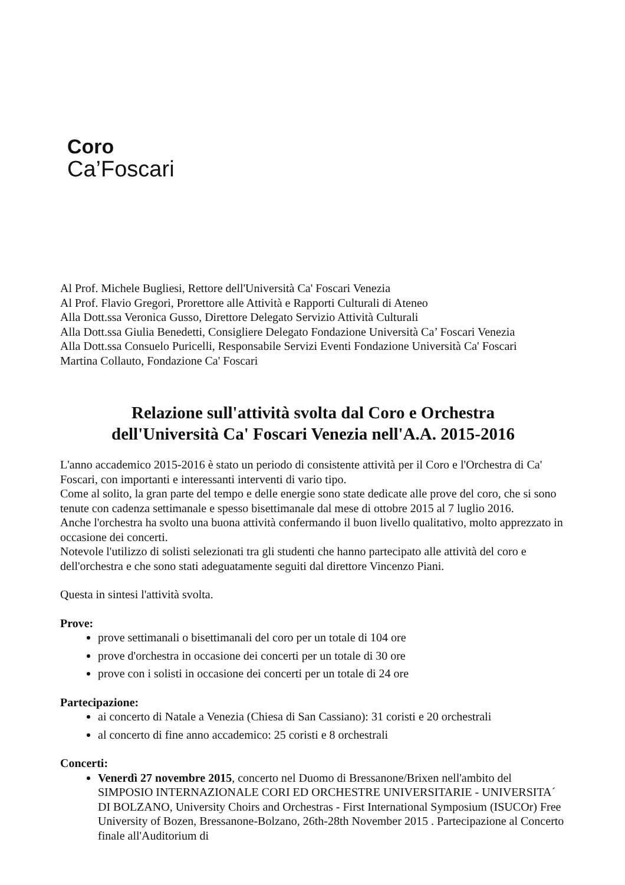Coro
Ca’Foscari
Al Prof. Michele Bugliesi, Rettore dell'Università Ca' Foscari Venezia
Al Prof. Flavio Gregori, Prorettore alle Attività e Rapporti Culturali di Ateneo
Alla Dott.ssa Veronica Gusso, Direttore Delegato Servizio Attività Culturali
Alla Dott.ssa Giulia Benedetti, Consigliere Delegato Fondazione Università Ca’ Foscari Venezia
Alla Dott.ssa Consuelo Puricelli, Responsabile Servizi Eventi Fondazione Università Ca' Foscari
Martina Collauto, Fondazione Ca' Foscari
Relazione sull'attività svolta dal Coro e Orchestra
dell'Università Ca' Foscari Venezia nell'A.A. 2015-2016
L'anno accademico 2015-2016 è stato un periodo di consistente attività per il Coro e l'Orchestra di Ca' Foscari, con importanti e interessanti interventi di vario tipo.
Come al solito, la gran parte del tempo e delle energie sono state dedicate alle prove del coro, che si sono tenute con cadenza settimanale e spesso bisettimanale dal mese di ottobre 2015 al 7 luglio 2016.
Anche l'orchestra ha svolto una buona attività confermando il buon livello qualitativo, molto apprezzato in occasione dei concerti.
Notevole l'utilizzo di solisti selezionati tra gli studenti che hanno partecipato alle attività del coro e dell'orchestra e che sono stati adeguatamente seguiti dal direttore Vincenzo Piani.
Questa in sintesi l'attività svolta.
Prove:
prove settimanali o bisettimanali del coro per un totale di 104 ore
prove d'orchestra in occasione dei concerti per un totale di 30 ore
prove con i solisti in occasione dei concerti per un totale di 24 ore
Partecipazione:
ai concerto di Natale a Venezia (Chiesa di San Cassiano): 31 coristi e 20 orchestrali
al concerto di fine anno accademico: 25 coristi e 8 orchestrali
Concerti:
Venerdì 27 novembre 2015, concerto nel Duomo di Bressanone/Brixen nell'ambito del SIMPOSIO INTERNAZIONALE CORI ED ORCHESTRE UNIVERSITARIE - UNIVERSITA´ DI BOLZANO, University Choirs and Orchestras - First International Symposium (ISUCOr) Free University of Bozen, Bressanone-Bolzano, 26th-28th November 2015 . Partecipazione al Concerto finale all'Auditorium di